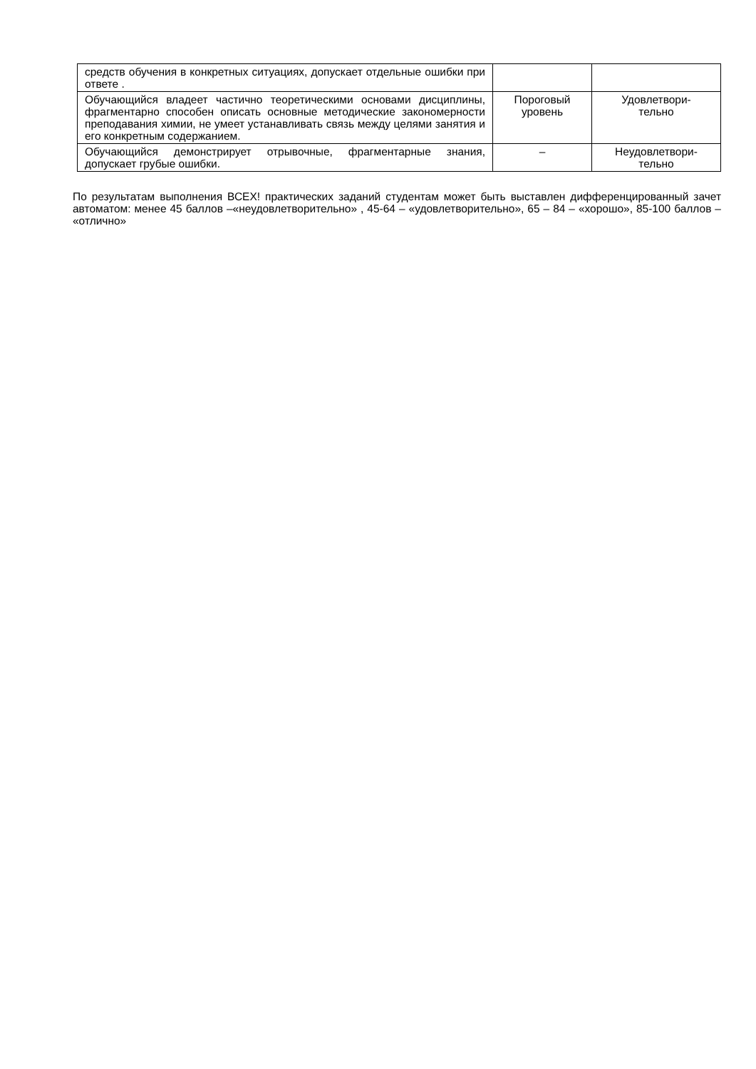| средств обучения в конкретных ситуациях, допускает отдельные ошибки при ответе . | | |
| Обучающийся владеет частично теоретическими основами дисциплины, фрагментарно способен описать основные методические закономерности преподавания химии, не умеет устанавливать связь между целями занятия и его конкретным содержанием. | Пороговый уровень | Удовлетвори- тельно |
| Обучающийся демонстрирует отрывочные, фрагментарные знания, допускает грубые ошибки. | – | Неудовлетвори- тельно |
По результатам выполнения ВСЕХ! практических заданий студентам может быть выставлен дифференцированный зачет автоматом: менее 45 баллов –«неудовлетворительно» , 45-64 – «удовлетворительно», 65 – 84 – «хорошо», 85-100 баллов – «отлично»